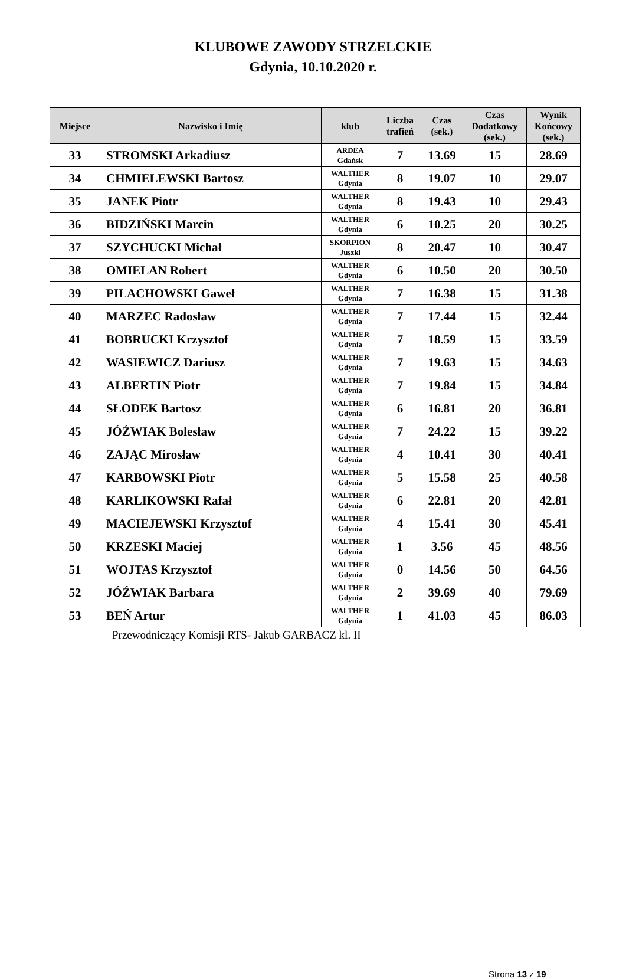KLUBOWE ZAWODY STRZELCKIE
Gdynia, 10.10.2020 r.
| Miejsce | Nazwisko i Imię | klub | Liczba trafień | Czas (sek.) | Czas Dodatkowy (sek.) | Wynik Końcowy (sek.) |
| --- | --- | --- | --- | --- | --- | --- |
| 33 | STROMSKI Arkadiusz | ARDEA Gdańsk | 7 | 13.69 | 15 | 28.69 |
| 34 | CHMIELEWSKI Bartosz | WALTHER Gdynia | 8 | 19.07 | 10 | 29.07 |
| 35 | JANEK Piotr | WALTHER Gdynia | 8 | 19.43 | 10 | 29.43 |
| 36 | BIDZIŃSKI Marcin | WALTHER Gdynia | 6 | 10.25 | 20 | 30.25 |
| 37 | SZYCHUCKI Michał | SKORPION Juszki | 8 | 20.47 | 10 | 30.47 |
| 38 | OMIELAN Robert | WALTHER Gdynia | 6 | 10.50 | 20 | 30.50 |
| 39 | PILACHOWSKI Gaweł | WALTHER Gdynia | 7 | 16.38 | 15 | 31.38 |
| 40 | MARZEC Radosław | WALTHER Gdynia | 7 | 17.44 | 15 | 32.44 |
| 41 | BOBRUCKI Krzysztof | WALTHER Gdynia | 7 | 18.59 | 15 | 33.59 |
| 42 | WASIEWICZ Dariusz | WALTHER Gdynia | 7 | 19.63 | 15 | 34.63 |
| 43 | ALBERTIN Piotr | WALTHER Gdynia | 7 | 19.84 | 15 | 34.84 |
| 44 | SŁODEK Bartosz | WALTHER Gdynia | 6 | 16.81 | 20 | 36.81 |
| 45 | JÓŹWIAK Bolesław | WALTHER Gdynia | 7 | 24.22 | 15 | 39.22 |
| 46 | ZAJĄC Mirosław | WALTHER Gdynia | 4 | 10.41 | 30 | 40.41 |
| 47 | KARBOWSKI Piotr | WALTHER Gdynia | 5 | 15.58 | 25 | 40.58 |
| 48 | KARLIKOWSKI Rafał | WALTHER Gdynia | 6 | 22.81 | 20 | 42.81 |
| 49 | MACIEJEWSKI Krzysztof | WALTHER Gdynia | 4 | 15.41 | 30 | 45.41 |
| 50 | KRZESKI Maciej | WALTHER Gdynia | 1 | 3.56 | 45 | 48.56 |
| 51 | WOJTAS Krzysztof | WALTHER Gdynia | 0 | 14.56 | 50 | 64.56 |
| 52 | JÓŹWIAK Barbara | WALTHER Gdynia | 2 | 39.69 | 40 | 79.69 |
| 53 | BEŃ Artur | WALTHER Gdynia | 1 | 41.03 | 45 | 86.03 |
Przewodniczący Komisji RTS- Jakub GARBACZ kl. II
Strona 13 z 19